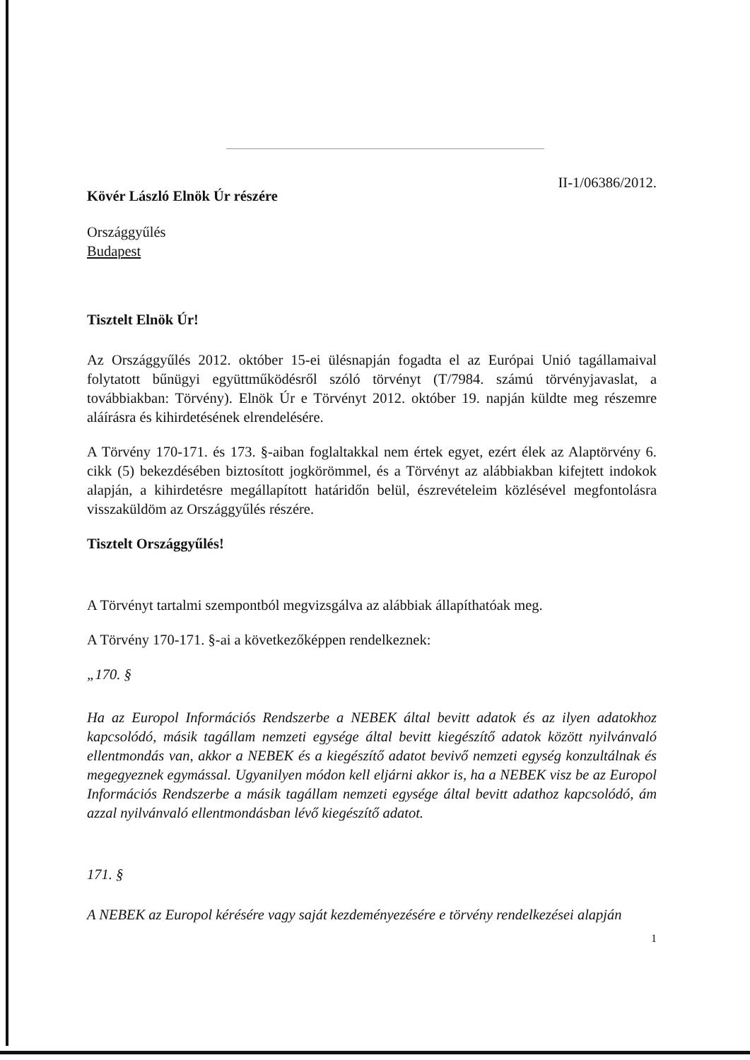II-1/06386/2012.
Kövér László Elnök Úr részére
Országgyűlés
Budapest
Tisztelt Elnök Úr!
Az Országgyűlés 2012. október 15-ei ülésnapján fogadta el az Európai Unió tagállamaival folytatott bűnügyi együttműködésről szóló törvényt (T/7984. számú törvényjavaslat, a továbbiakban: Törvény). Elnök Úr e Törvényt 2012. október 19. napján küldte meg részemre aláírásra és kihirdetésének elrendelésére.
A Törvény 170-171. és 173. §-aiban foglaltakkal nem értek egyet, ezért élek az Alaptörvény 6. cikk (5) bekezdésében biztosított jogkörömmel, és a Törvényt az alábbiakban kifejtett indokok alapján, a kihirdetésre megállapított határidőn belül, észrevételeim közlésével megfontolásra visszaküldöm az Országgyűlés részére.
Tisztelt Országgyűlés!
A Törvényt tartalmi szempontból megvizsgálva az alábbiak állapíthatóak meg.
A Törvény 170-171. §-ai a következőképpen rendelkeznek:
„170. §
Ha az Europol Információs Rendszerbe a NEBEK által bevitt adatok és az ilyen adatokhoz kapcsolódó, másik tagállam nemzeti egysége által bevitt kiegészítő adatok között nyilvánvaló ellentmondás van, akkor a NEBEK és a kiegészítő adatot bevivő nemzeti egység konzultálnak és megegyeznek egymással. Ugyanilyen módon kell eljárni akkor is, ha a NEBEK visz be az Europol Információs Rendszerbe a másik tagállam nemzeti egysége által bevitt adathoz kapcsolódó, ám azzal nyilvánvaló ellentmondásban lévő kiegészítő adatot.
171. §
A NEBEK az Europol kérésére vagy saját kezdeményezésére e törvény rendelkezései alapján
1